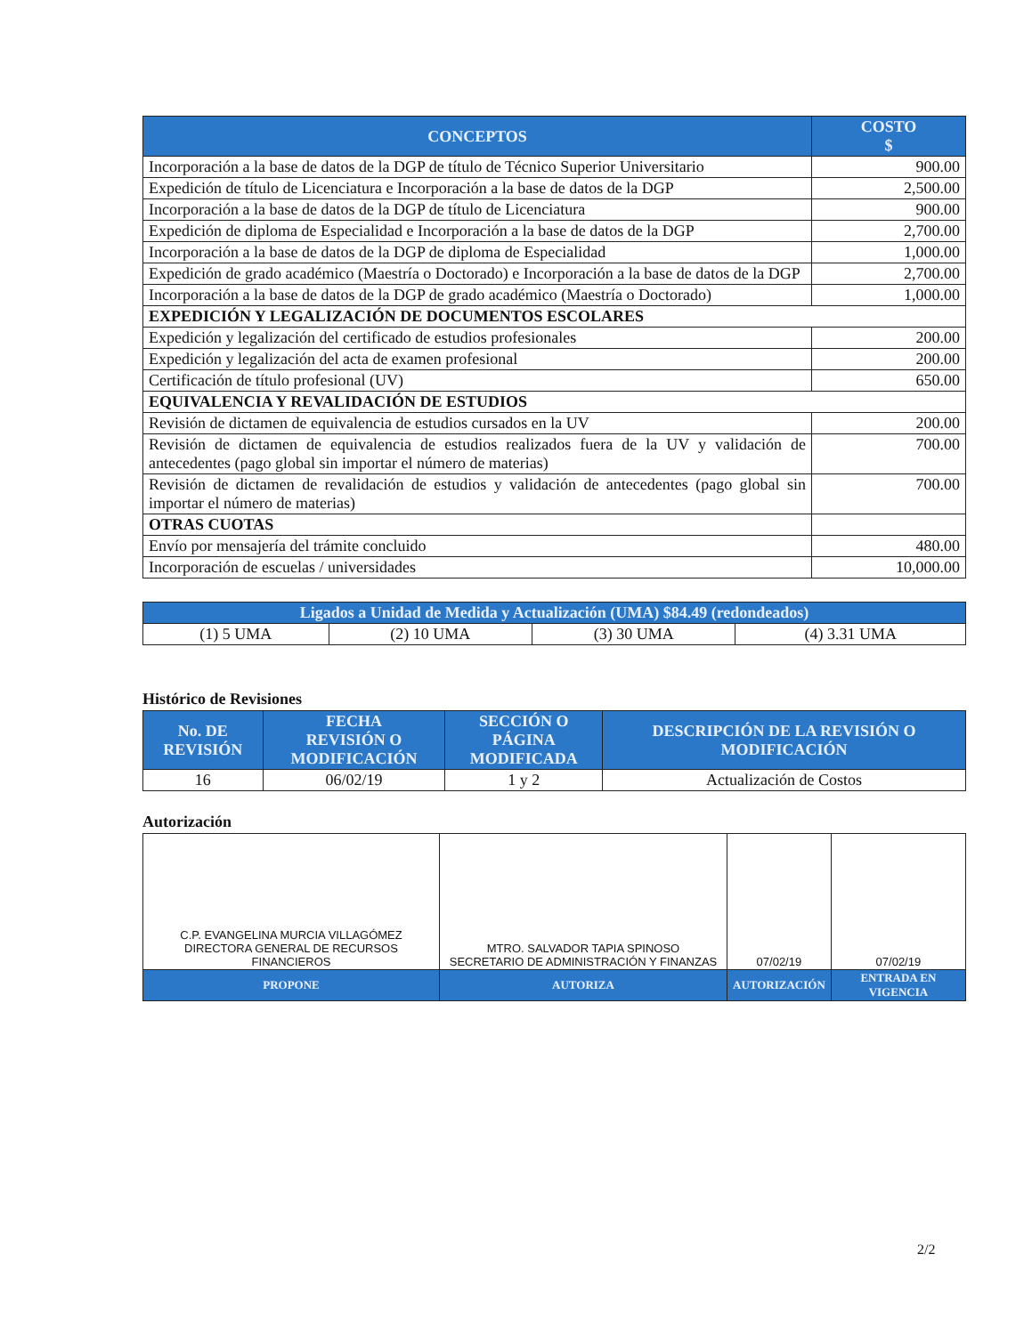| CONCEPTOS | COSTO $ |
| --- | --- |
| Incorporación a la base de datos de la DGP de título de Técnico Superior Universitario | 900.00 |
| Expedición de título de Licenciatura e Incorporación a la base de datos de la DGP | 2,500.00 |
| Incorporación a la base de datos de la DGP de título de Licenciatura | 900.00 |
| Expedición de diploma de Especialidad e Incorporación a la base de datos de la DGP | 2,700.00 |
| Incorporación a la base de datos de la DGP de diploma de Especialidad | 1,000.00 |
| Expedición de grado académico (Maestría o Doctorado) e Incorporación a la base de datos de la DGP | 2,700.00 |
| Incorporación a la base de datos de la DGP de grado académico (Maestría o Doctorado) | 1,000.00 |
| EXPEDICIÓN Y LEGALIZACIÓN DE DOCUMENTOS ESCOLARES | |
| Expedición y legalización del certificado de estudios profesionales | 200.00 |
| Expedición y legalización del acta de examen profesional | 200.00 |
| Certificación de título profesional (UV) | 650.00 |
| EQUIVALENCIA Y REVALIDACIÓN DE ESTUDIOS | |
| Revisión de dictamen de equivalencia de estudios cursados en la UV | 200.00 |
| Revisión de dictamen de equivalencia de estudios realizados fuera de la UV y validación de antecedentes (pago global sin importar el número de materias) | 700.00 |
| Revisión de dictamen de revalidación de estudios y validación de antecedentes (pago global sin importar el número de materias) | 700.00 |
| OTRAS CUOTAS | |
| Envío por mensajería del trámite concluido | 480.00 |
| Incorporación de escuelas / universidades | 10,000.00 |
| Ligados a Unidad de Medida y Actualización (UMA) $84.49 (redondeados) | | | |
| --- | --- | --- | --- |
| (1) 5 UMA | (2) 10 UMA | (3) 30 UMA | (4) 3.31 UMA |
Histórico de Revisiones
| No. DE REVISIÓN | FECHA REVISIÓN O MODIFICACIÓN | SECCIÓN O PÁGINA MODIFICADA | DESCRIPCIÓN DE LA REVISIÓN O MODIFICACIÓN |
| --- | --- | --- | --- |
| 16 | 06/02/19 | 1 y 2 | Actualización de Costos |
Autorización
| C.P. EVANGELINA MURCIA VILLAGÓMEZ DIRECTORA GENERAL DE RECURSOS FINANCIEROS | MTRO. SALVADOR TAPIA SPINOSO SECRETARIO DE ADMINISTRACIÓN Y FINANZAS | 07/02/19 | 07/02/19 |
| PROPONE | AUTORIZA | AUTORIZACIÓN | ENTRADA EN VIGENCIA |
2/2